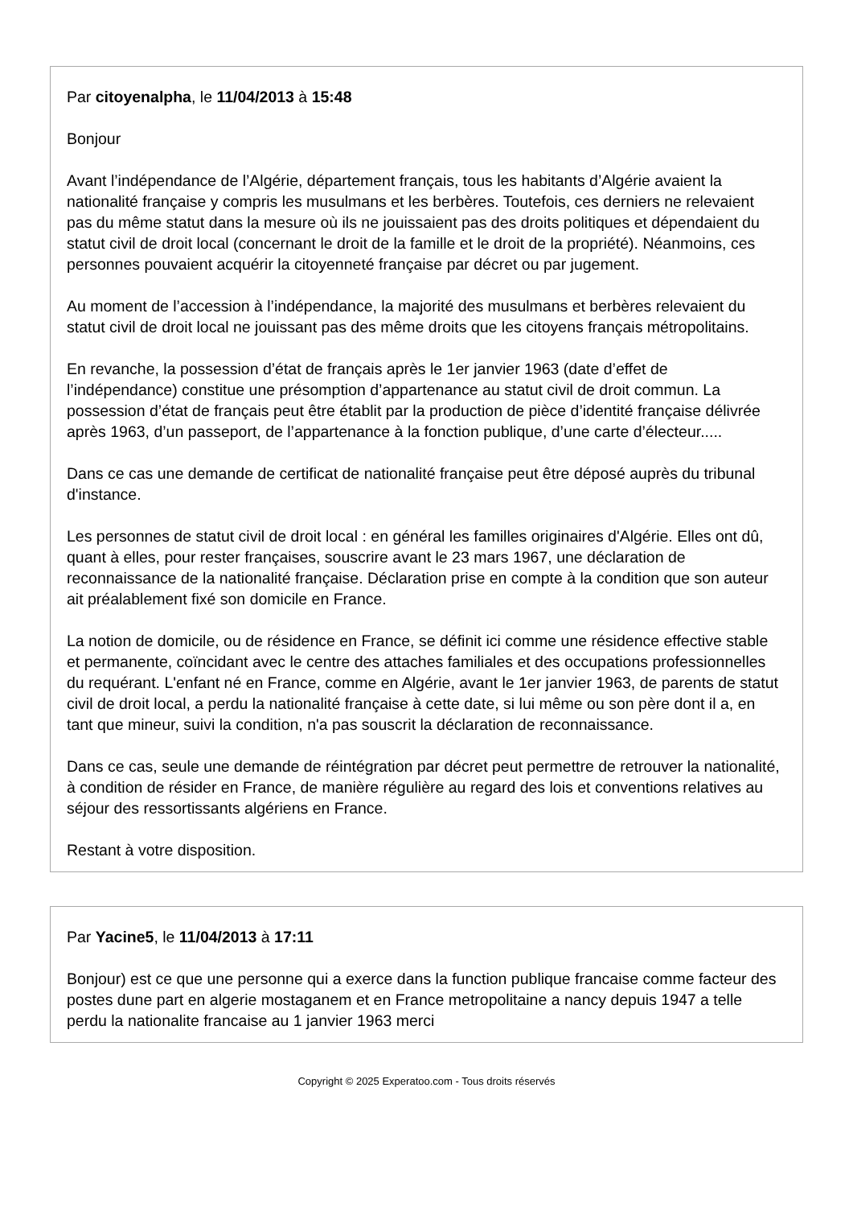Par citoyenalpha, le 11/04/2013 à 15:48
Bonjour
Avant l’indépendance de l’Algérie, département français, tous les habitants d’Algérie avaient la nationalité française y compris les musulmans et les berbères. Toutefois, ces derniers ne relevaient pas du même statut dans la mesure où ils ne jouissaient pas des droits politiques et dépendaient du statut civil de droit local (concernant le droit de la famille et le droit de la propriété). Néanmoins, ces personnes pouvaient acquérir la citoyenneté française par décret ou par jugement.
Au moment de l’accession à l’indépendance, la majorité des musulmans et berbères relevaient du statut civil de droit local ne jouissant pas des même droits que les citoyens français métropolitains.
En revanche, la possession d’état de français après le 1er janvier 1963 (date d’effet de l’indépendance) constitue une présomption d’appartenance au statut civil de droit commun. La possession d’état de français peut être établit par la production de pièce d’identité française délivrée après 1963, d’un passeport, de l’appartenance à la fonction publique, d’une carte d’électeur.....
Dans ce cas une demande de certificat de nationalité française peut être déposé auprès du tribunal d'instance.
Les personnes de statut civil de droit local : en général les familles originaires d'Algérie. Elles ont dû, quant à elles, pour rester françaises, souscrire avant le 23 mars 1967, une déclaration de reconnaissance de la nationalité française. Déclaration prise en compte à la condition que son auteur ait préalablement fixé son domicile en France.
La notion de domicile, ou de résidence en France, se définit ici comme une résidence effective stable et permanente, coïncidant avec le centre des attaches familiales et des occupations professionnelles du requérant. L'enfant né en France, comme en Algérie, avant le 1er janvier 1963, de parents de statut civil de droit local, a perdu la nationalité française à cette date, si lui même ou son père dont il a, en tant que mineur, suivi la condition, n'a pas souscrit la déclaration de reconnaissance.
Dans ce cas, seule une demande de réintégration par décret peut permettre de retrouver la nationalité, à condition de résider en France, de manière régulière au regard des lois et conventions relatives au séjour des ressortissants algériens en France.
Restant à votre disposition.
Par Yacine5, le 11/04/2013 à 17:11
Bonjour) est ce que une personne qui a exerce dans la function publique francaise comme facteur des postes dune part en algerie mostaganem et en France metropolitaine a nancy depuis 1947 a telle perdu la nationalite francaise au 1 janvier 1963 merci
Copyright © 2025 Experatoo.com - Tous droits réservés